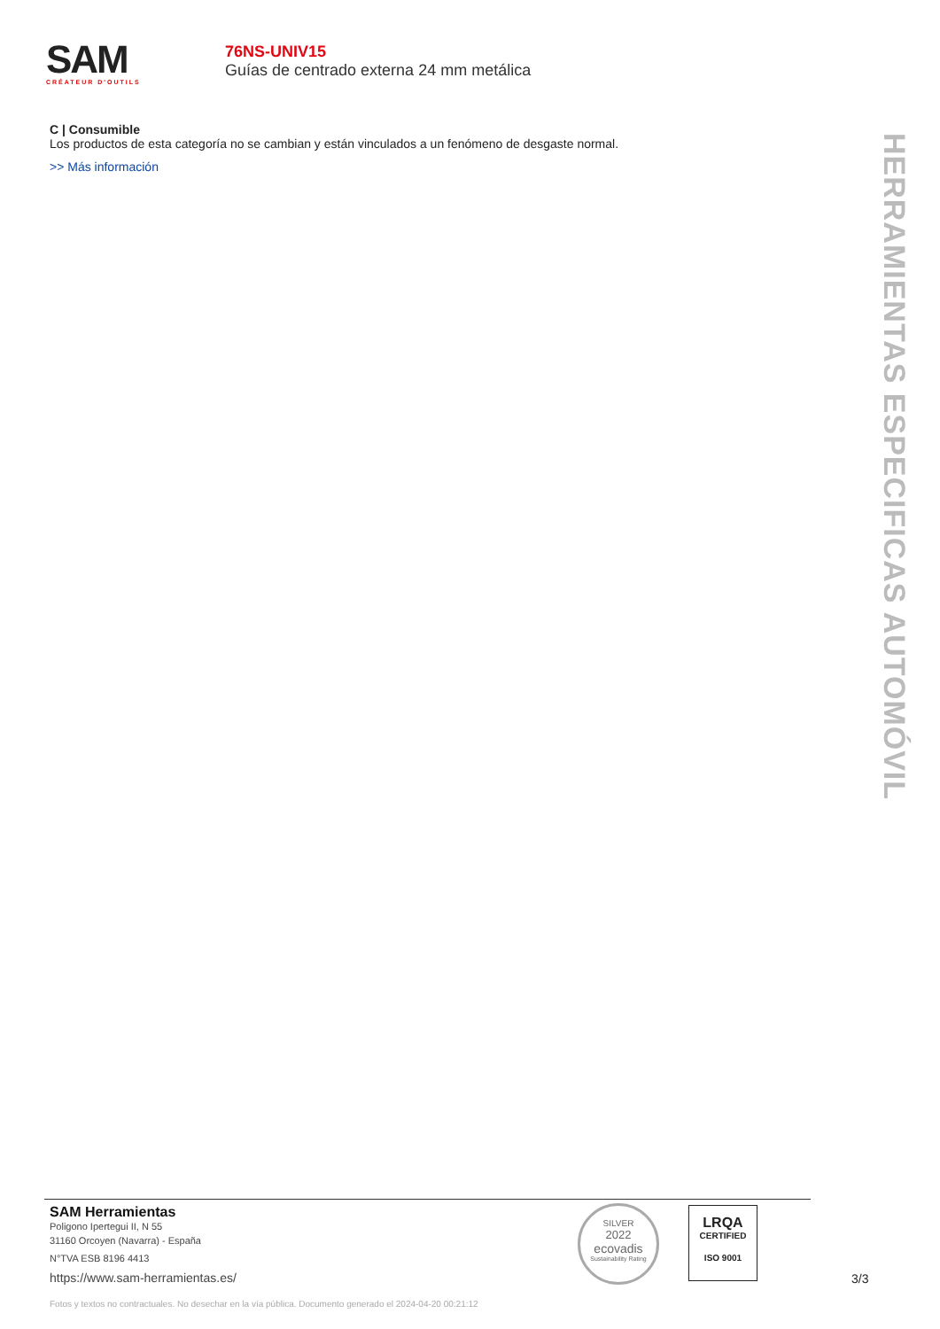SAM
CRÉATEUR D'OUTILS
76NS-UNIV15
Guías de centrado externa 24 mm metálica
C | Consumible
Los productos de esta categoría no se cambian y están vinculados a un fenómeno de desgaste normal.
>> Más información
HERRAMIENTAS ESPECIFICAS AUTOMÓVIL
SAM Herramientas
Poligono Ipertegui II, N 55
31160 Orcoyen (Navarra) - España
N°TVA ESB 8196 4413
https://www.sam-herramientas.es/
Fotos y textos no contractuales. No desechar en la vía pública. Documento generado el 2024-04-20 00:21:12
SILVER
2022
ecovadis
Sustainability Rating
LRQA
CERTIFIED
ISO 9001
3/3